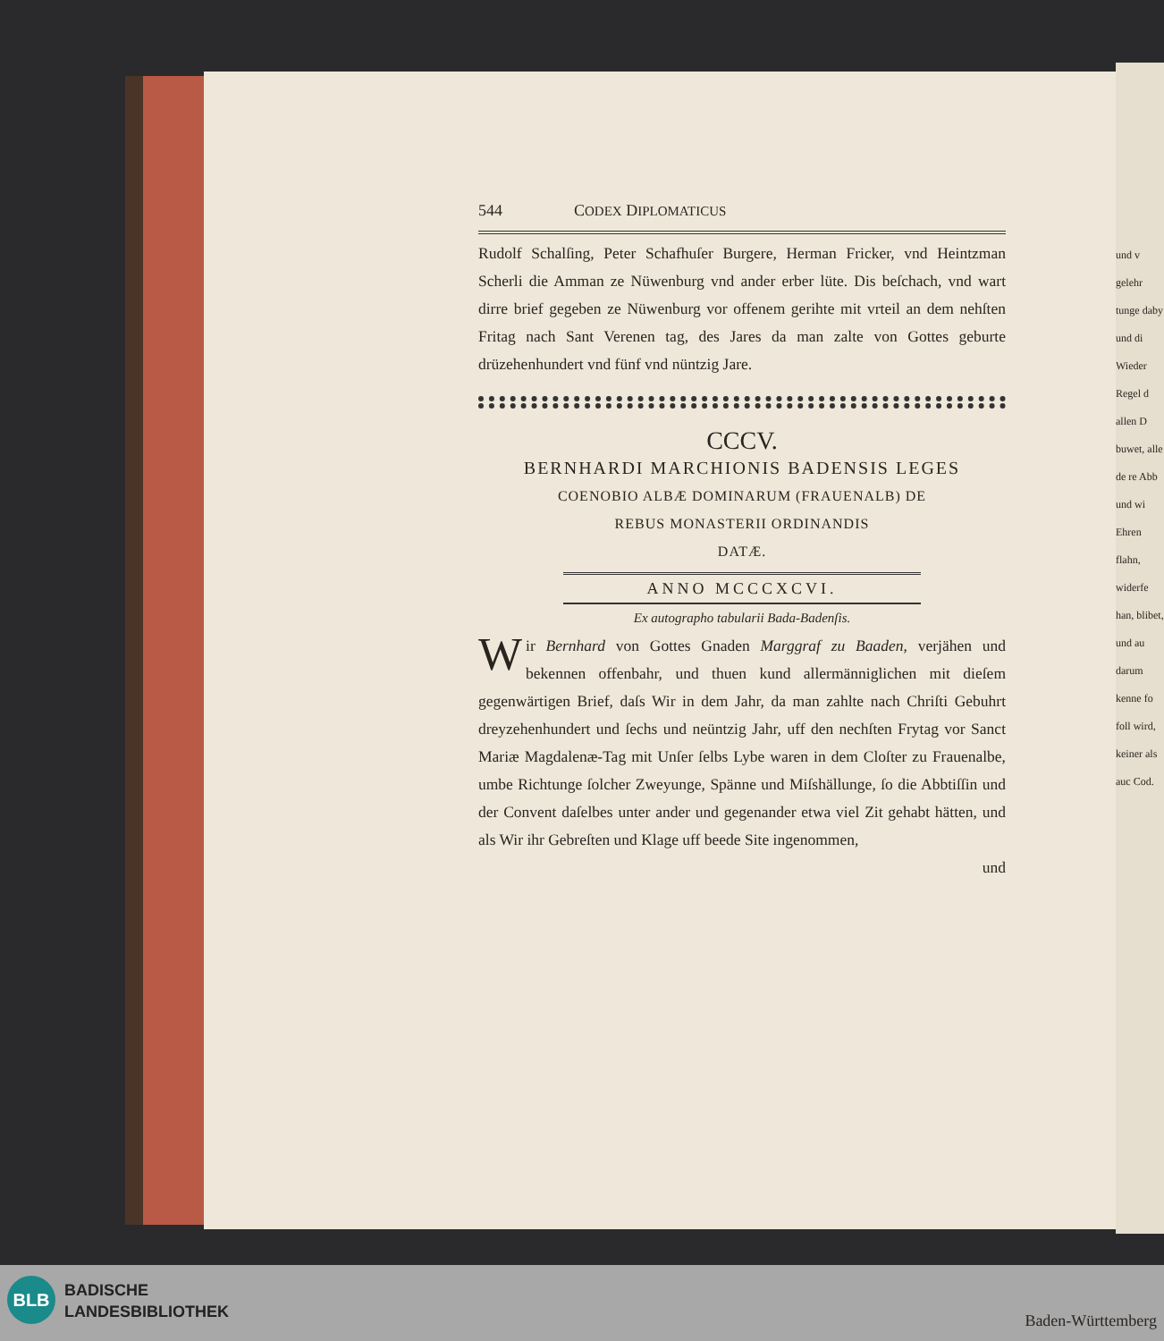und v gelehr tunge daby und di Wieder Regel d allen D buwet, alle de re Abb und wi Ehren flahn, widerfe han, blibet, und au darum kenne fo foll wird, keiner als auc Cod.
544 CODEX DIPLOMATICUS
Rudolf Schalſing, Peter Schafhuſer Burgere, Herman Fricker, vnd Heintzman Scherli die Amman ze Nüwenburg vnd ander erber lüte. Dis beſchach, vnd wart dirre brief gegeben ze Nüwenburg vor offenem gerihte mit vrteil an dem nehſten Fritag nach Sant Verenen tag, des Jares da man zalte von Gottes geburte drüzehenhundert vnd fünf vnd nüntzig Jare.
CCCV.
BERNHARDI MARCHIONIS BADENSIS LEGES
COENOBIO ALBÆ DOMINARUM (FRAUENALB) DE
REBUS MONASTERII ORDINANDIS
DATÆ.
ANNO MCCCXCVI.
Ex autographo tabularii Bada-Badenſis.
Wir Bernhard von Gottes Gnaden Marggraf zu Baaden, verjähen und bekennen offenbahr, und thuen kund allermänniglichen mit dieſem gegenwärtigen Brief, daſs Wir in dem Jahr, da man zahlte nach Chriſti Gebuhrt dreyzehenhundert und ſechs und neüntzig Jahr, uff den nechſten Frytag vor Sanct Mariæ Magdalenæ-Tag mit Unſer ſelbs Lybe waren in dem Cloſter zu Frauenalbe, umbe Richtunge ſolcher Zweyunge, Spänne und Miſshällunge, ſo die Abbtiſſin und der Convent daſelbes unter ander und gegenander etwa viel Zit gehabt hätten, und als Wir ihr Gebreſten und Klage uff beede Site ingenommen,
und
BLB
BADISCHE
LANDESBIBLIOTHEK
Baden-Württemberg